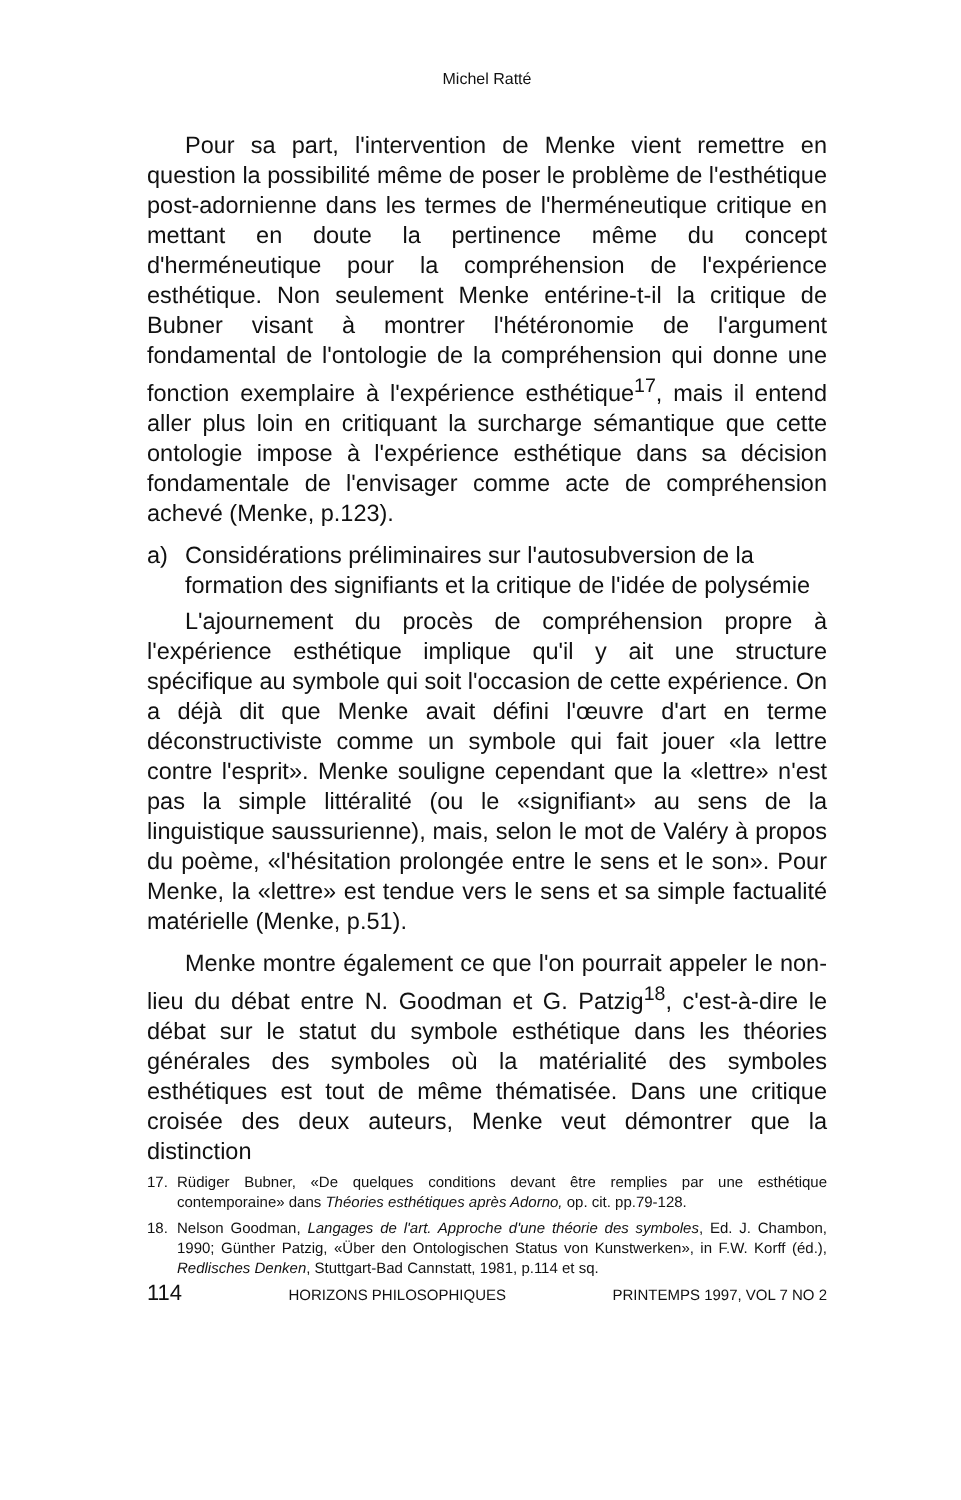Michel Ratté
Pour sa part, l'intervention de Menke vient remettre en question la possibilité même de poser le problème de l'esthétique post-adornienne dans les termes de l'herméneutique critique en mettant en doute la pertinence même du concept d'herméneutique pour la compréhension de l'expérience esthétique. Non seulement Menke entérine-t-il la critique de Bubner visant à montrer l'hétéronomie de l'argument fondamental de l'ontologie de la compréhension qui donne une fonction exemplaire à l'expérience esthétique<sup>17</sup>, mais il entend aller plus loin en critiquant la surcharge sémantique que cette ontologie impose à l'expérience esthétique dans sa décision fondamentale de l'envisager comme acte de compréhension achevé (Menke, p.123).
a) Considérations préliminaires sur l'autosubversion de la formation des signifiants et la critique de l'idée de polysémie
L'ajournement du procès de compréhension propre à l'expérience esthétique implique qu'il y ait une structure spécifique au symbole qui soit l'occasion de cette expérience. On a déjà dit que Menke avait défini l'œuvre d'art en terme déconstructiviste comme un symbole qui fait jouer «la lettre contre l'esprit». Menke souligne cependant que la «lettre» n'est pas la simple littéralité (ou le «signifiant» au sens de la linguistique saussurienne), mais, selon le mot de Valéry à propos du poème, «l'hésitation prolongée entre le sens et le son». Pour Menke, la «lettre» est tendue vers le sens et sa simple factualité matérielle (Menke, p.51).
Menke montre également ce que l'on pourrait appeler le non-lieu du débat entre N. Goodman et G. Patzig<sup>18</sup>, c'est-à-dire le débat sur le statut du symbole esthétique dans les théories générales des symboles où la matérialité des symboles esthétiques est tout de même thématisée. Dans une critique croisée des deux auteurs, Menke veut démontrer que la distinction
17. Rüdiger Bubner, «De quelques conditions devant être remplies par une esthétique contemporaine» dans Théories esthétiques après Adorno, op. cit. pp.79-128.
18. Nelson Goodman, Langages de l'art. Approche d'une théorie des symboles, Ed. J. Chambon, 1990; Günther Patzig, «Über den Ontologischen Status von Kunstwerken», in F.W. Korff (éd.), Redlisches Denken, Stuttgart-Bad Cannstatt, 1981, p.114 et sq.
114 HORIZONS PHILOSOPHIQUES PRINTEMPS 1997, VOL 7 NO 2